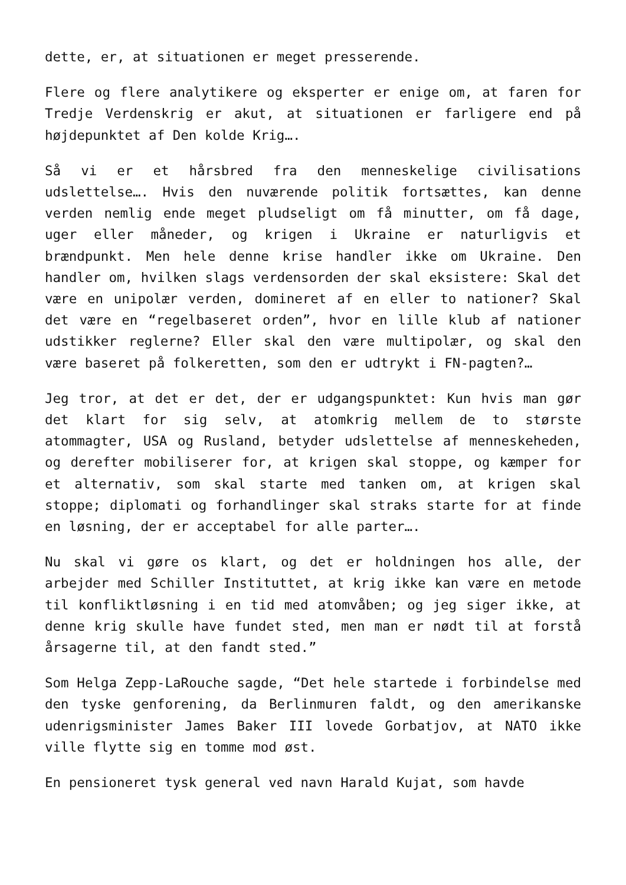dette, er, at situationen er meget presserende.
Flere og flere analytikere og eksperter er enige om, at faren for Tredje Verdenskrig er akut, at situationen er farligere end på højdepunktet af Den kolde Krig….
Så vi er et hårsbred fra den menneskelige civilisations udslettelse…. Hvis den nuværende politik fortsættes, kan denne verden nemlig ende meget pludseligt om få minutter, om få dage, uger eller måneder, og krigen i Ukraine er naturligvis et brændpunkt. Men hele denne krise handler ikke om Ukraine. Den handler om, hvilken slags verdensorden der skal eksistere: Skal det være en unipolær verden, domineret af en eller to nationer? Skal det være en “regelbaseret orden”, hvor en lille klub af nationer udstikker reglerne? Eller skal den være multipolær, og skal den være baseret på folkeretten, som den er udtrykt i FN-pagten?…
Jeg tror, at det er det, der er udgangspunktet: Kun hvis man gør det klart for sig selv, at atomkrig mellem de to største atommagter, USA og Rusland, betyder udslettelse af menneskeheden, og derefter mobiliserer for, at krigen skal stoppe, og kæmper for et alternativ, som skal starte med tanken om, at krigen skal stoppe; diplomati og forhandlinger skal straks starte for at finde en løsning, der er acceptabel for alle parter….
Nu skal vi gøre os klart, og det er holdningen hos alle, der arbejder med Schiller Instituttet, at krig ikke kan være en metode til konfliktløsning i en tid med atomvåben; og jeg siger ikke, at denne krig skulle have fundet sted, men man er nødt til at forstå årsagerne til, at den fandt sted.”
Som Helga Zepp-LaRouche sagde, “Det hele startede i forbindelse med den tyske genforening, da Berlinmuren faldt, og den amerikanske udenrigsminister James Baker III lovede Gorbatjov, at NATO ikke ville flytte sig en tomme mod øst.
En pensioneret tysk general ved navn Harald Kujat, som havde